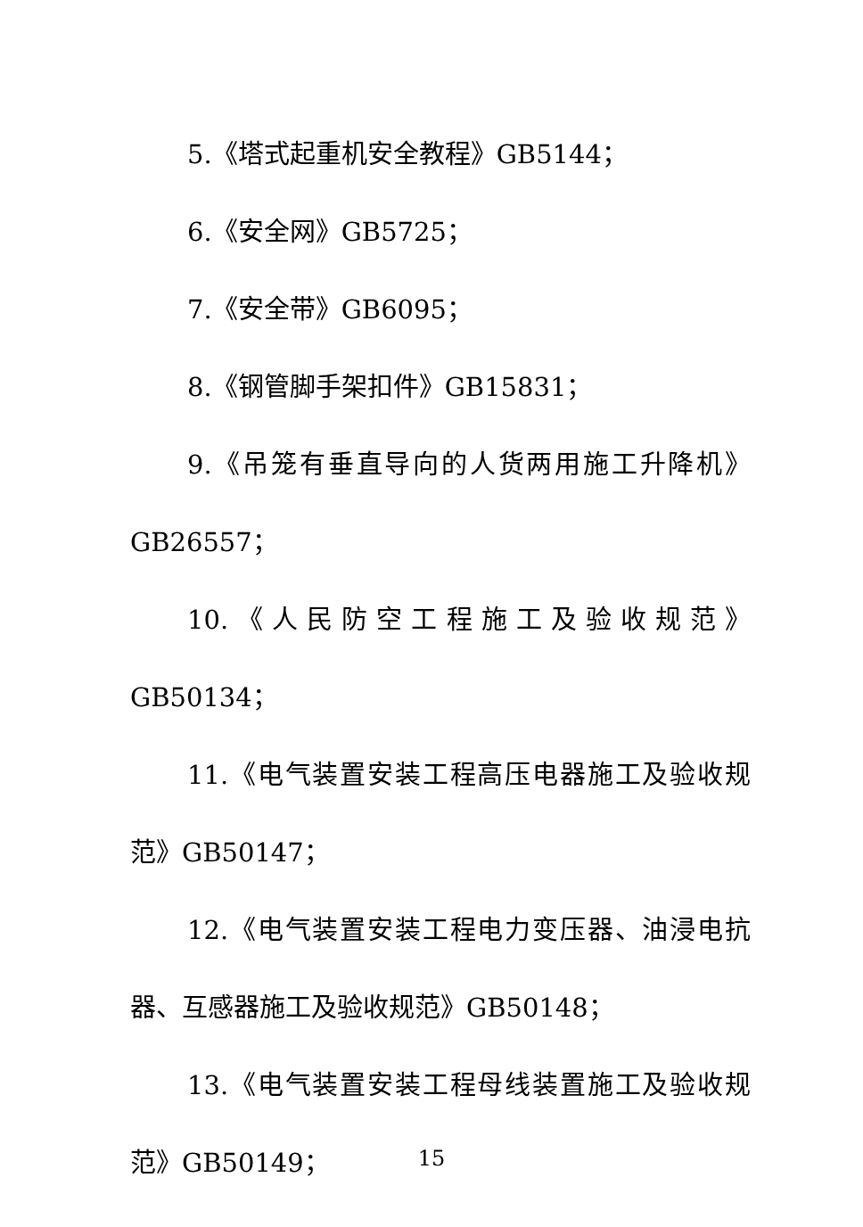5.《塔式起重机安全教程》GB5144；
6.《安全网》GB5725；
7.《安全带》GB6095；
8.《钢管脚手架扣件》GB15831；
9.《吊笼有垂直导向的人货两用施工升降机》GB26557；
10.《人民防空工程施工及验收规范》GB50134；
11.《电气装置安装工程高压电器施工及验收规范》GB50147；
12.《电气装置安装工程电力变压器、油浸电抗器、互感器施工及验收规范》GB50148；
13.《电气装置安装工程母线装置施工及验收规范》GB50149；
15